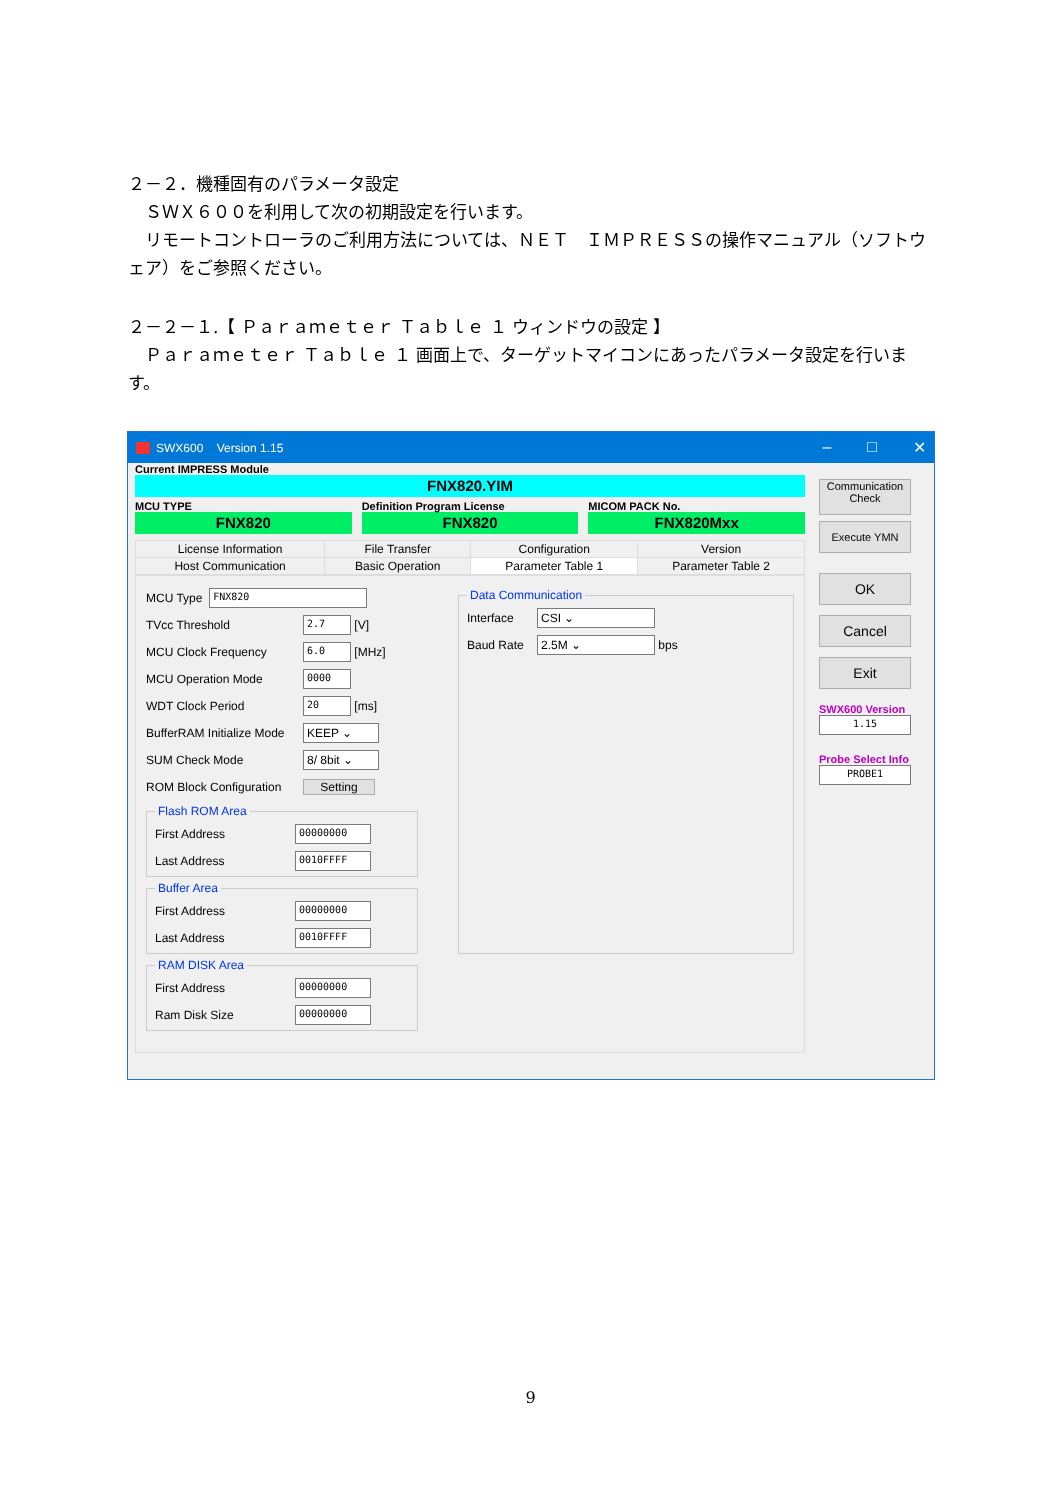２－２．機種固有のパラメータ設定
　ＳＷＸ６００を利用して次の初期設定を行います。
　リモートコントローラのご利用方法については、ＮＥＴ　ＩＭＰＲＥＳＳの操作マニュアル（ソフトウェア）をご参照ください。
２－２－１.【 Ｐａｒａｍｅｔｅｒ Ｔａｂｌｅ １ ウィンドウの設定 】
　Ｐａｒａｍｅｔｅｒ Ｔａｂｌｅ １ 画面上で、ターゲットマイコンにあったパラメータ設定を行います。
SWX600 Version 1.15 – □ ✕
Current IMPRESS Module
FNX820.YIM
MCU TYPE
FNX820
Definition Program License
FNX820
MICOM PACK No.
FNX820Mxx
| License Information | File Transfer | Configuration | Version |
| Host Communication | Basic Operation | Parameter Table 1 | Parameter Table 2 |
MCU Type FNX820
TVcc Threshold 2.7 [V]
MCU Clock Frequency 6.0 [MHz]
MCU Operation Mode 0000
WDT Clock Period 20 [ms]
BufferRAM Initialize Mode KEEP ⌄
SUM Check Mode 8/ 8bit ⌄
ROM Block Configuration Setting
Flash ROM Area
First Address 00000000
Last Address 0010FFFF
Buffer Area
First Address 00000000
Last Address 0010FFFF
RAM DISK Area
First Address 00000000
Ram Disk Size 00000000
Data Communication
Interface CSI ⌄
Baud Rate 2.5M ⌄ bps
Communication
Check
Execute YMN
OK
Cancel
Exit
SWX600 Version
1.15
Probe Select Info
PROBE1
9